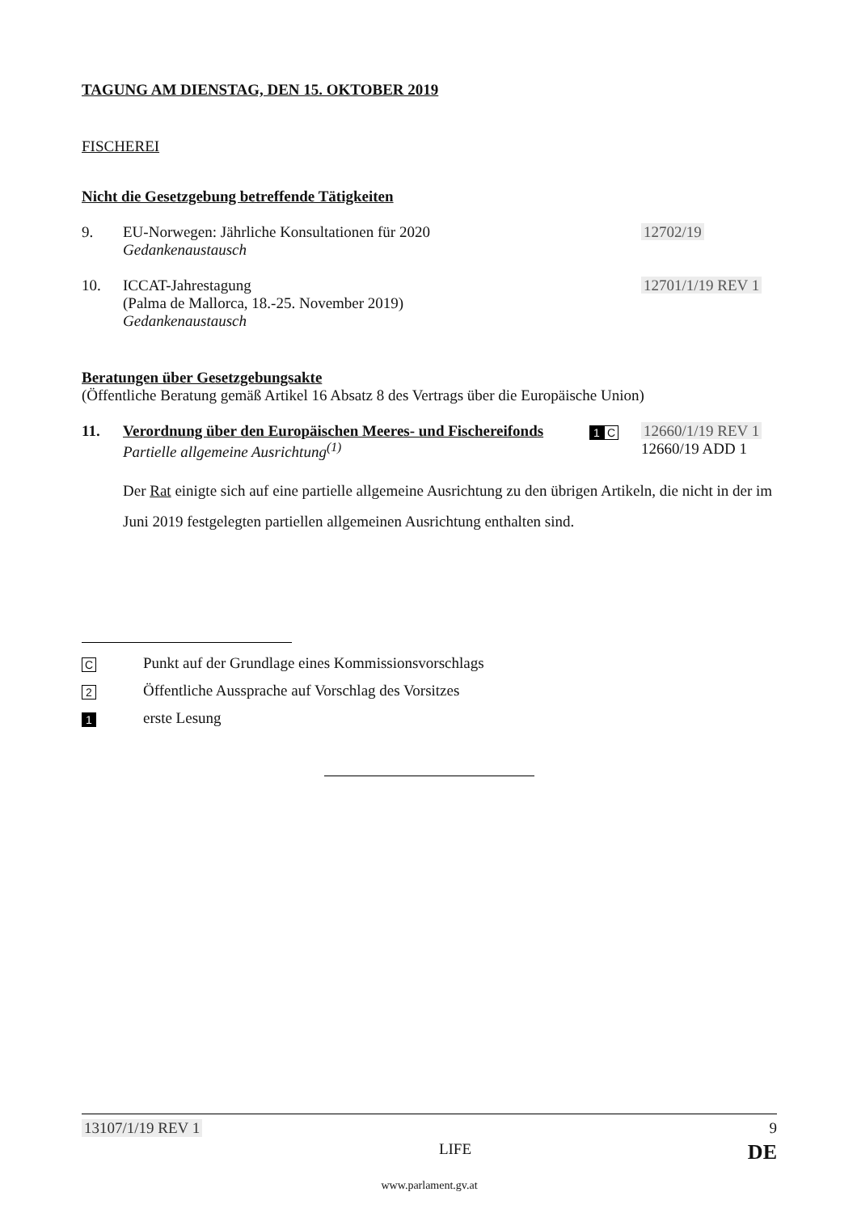TAGUNG AM DIENSTAG, DEN 15. OKTOBER 2019
FISCHEREI
Nicht die Gesetzgebung betreffende Tätigkeiten
9. EU-Norwegen: Jährliche Konsultationen für 2020
Gedankenaustausch
12702/19
10. ICCAT-Jahrestagung
(Palma de Mallorca, 18.-25. November 2019)
Gedankenaustausch
12701/1/19 REV 1
Beratungen über Gesetzgebungsakte
(Öffentliche Beratung gemäß Artikel 16 Absatz 8 des Vertrags über die Europäische Union)
11. Verordnung über den Europäischen Meeres- und Fischereifonds
Partielle allgemeine Ausrichtung<sup>(1)</sup>
1 C
12660/1/19 REV 1
12660/19 ADD 1
Der Rat einigte sich auf eine partielle allgemeine Ausrichtung zu den übrigen Artikeln, die nicht in der im Juni 2019 festgelegten partiellen allgemeinen Ausrichtung enthalten sind.
C
Punkt auf der Grundlage eines Kommissionsvorschlags
2
Öffentliche Aussprache auf Vorschlag des Vorsitzes
1
erste Lesung
13107/1/19 REV 1 9
LIFE DE
www.parlament.gv.at